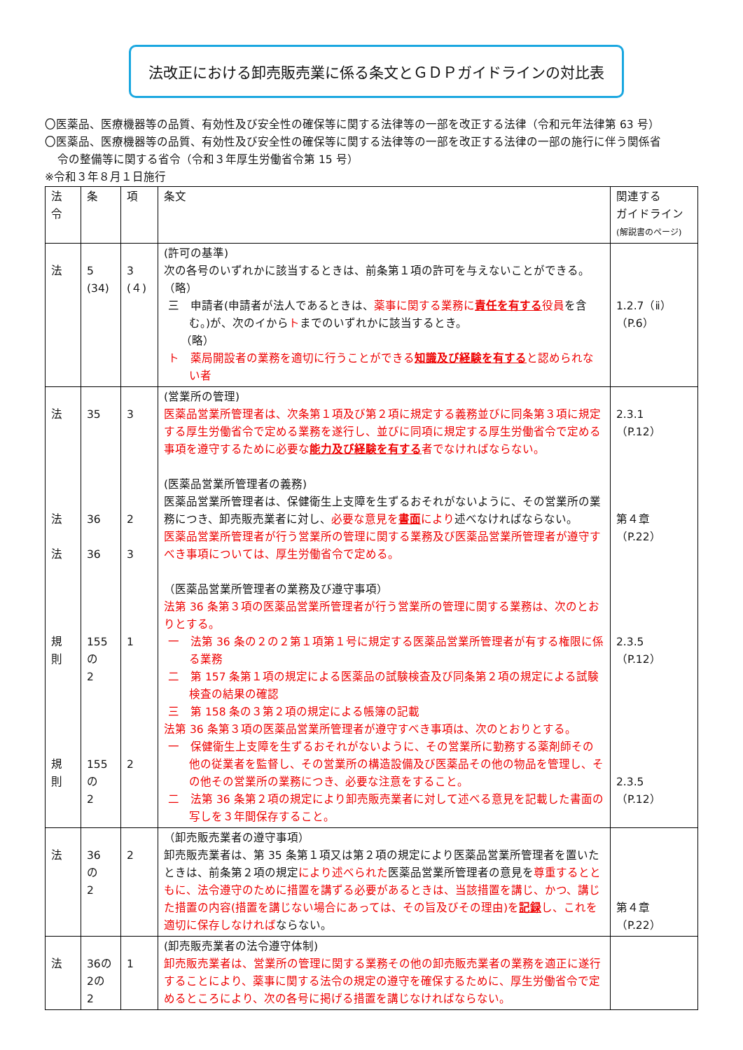法改正における卸売販売業に係る条文とＧＤＰガイドラインの対比表
〇医薬品、医療機器等の品質、有効性及び安全性の確保等に関する法律等の一部を改正する法律（令和元年法律第 63 号）
〇医薬品、医療機器等の品質、有効性及び安全性の確保等に関する法律等の一部を改正する法律の一部の施行に伴う関係省
令の整備等に関する省令（令和３年厚生労働省令第 15 号）
※令和３年８月１日施行
| 法 令 | 条 | 項 | 条文 | 関連する ガイドライン (解説書のページ) |
| --- | --- | --- | --- | --- |
| 法 | 5 (34) | 3 (４) | (許可の基準) 次の各号のいずれかに該当するときは、前条第１項の許可を与えないことができる。 （略） 三 申請者(申請者が法人であるときは、 薬事に関する業務に 責任を有する 役員 を含む。)が、次のイから ト までのいずれかに該当するとき。 （略） ト 薬局開設者の業務を適切に行うことができる 知識及び経験を有する と認められない者 | 1.2.7（ⅱ） （P.6） |
| 法 法 法 規 則 規 則 | 35 36 36 155 の 2 155 の 2 | 3 2 3 1 2 | (営業所の管理) 医薬品営業所管理者は、次条第１項及び第２項に規定する義務並びに同条第３項に規定する厚生労働省令で定める業務を遂行し、並びに同項に規定する厚生労働省令で定める事項を遵守するために必要な 能力及び経験を有する 者でなければならない。 (医薬品営業所管理者の義務) 医薬品営業所管理者は、保健衛生上支障を生ずるおそれがないように、その営業所の業務につき、卸売販売業者に対し、 必要な意見を 書面 により 述べなければならない。 医薬品営業所管理者が行う営業所の管理に関する業務及び医薬品営業所管理者が遵守すべき事項については、厚生労働省令で定める。 （医薬品営業所管理者の業務及び遵守事項） 法第 36 条第３項の医薬品営業所管理者が行う営業所の管理に関する業務は、次のとおりとする。 一 法第 36 条の２の２第１項第１号に規定する医薬品営業所管理者が有する権限に係る業務 二 第 157 条第１項の規定による医薬品の試験検査及び同条第２項の規定による試験検査の結果の確認 三 第 158 条の３第２項の規定による帳簿の記載 法第 36 条第３項の医薬品営業所管理者が遵守すべき事項は、次のとおりとする。 一 保健衛生上支障を生ずるおそれがないように、その営業所に勤務する薬剤師その他の従業者を監督し、その営業所の構造設備及び医薬品その他の物品を管理し、その他その営業所の業務につき、必要な注意をすること。 二 法第 36 条第２項の規定により卸売販売業者に対して述べる意見を記載した書面の写しを３年間保存すること。 | 2.3.1 （P.12） 第４章 （P.22） 2.3.5 （P.12） 2.3.5 （P.12） |
| 法 | 36 の 2 | 2 | （卸売販売業者の遵守事項） 卸売販売業者は、第 35 条第１項又は第２項の規定により医薬品営業所管理者を置いたときは、前条第２項の規定 により述べられた 医薬品営業所管理者の意見を 尊重するとともに、法令遵守のために措置を講ずる必要があるときは、当該措置を講じ、かつ、講じた措置の内容(措置を講じない場合にあっては、その旨及びその理由)を 記録 し、これを適切に保存しなければ ならない。 | 第４章 （P.22） |
| 法 | 36の 2の 2 | 1 | (卸売販売業者の法令遵守体制) 卸売販売業者は、営業所の管理に関する業務その他の卸売販売業者の業務を適正に遂行することにより、薬事に関する法令の規定の遵守を確保するために、厚生労働省令で定めるところにより、次の各号に掲げる措置を講じなければならない。 | |